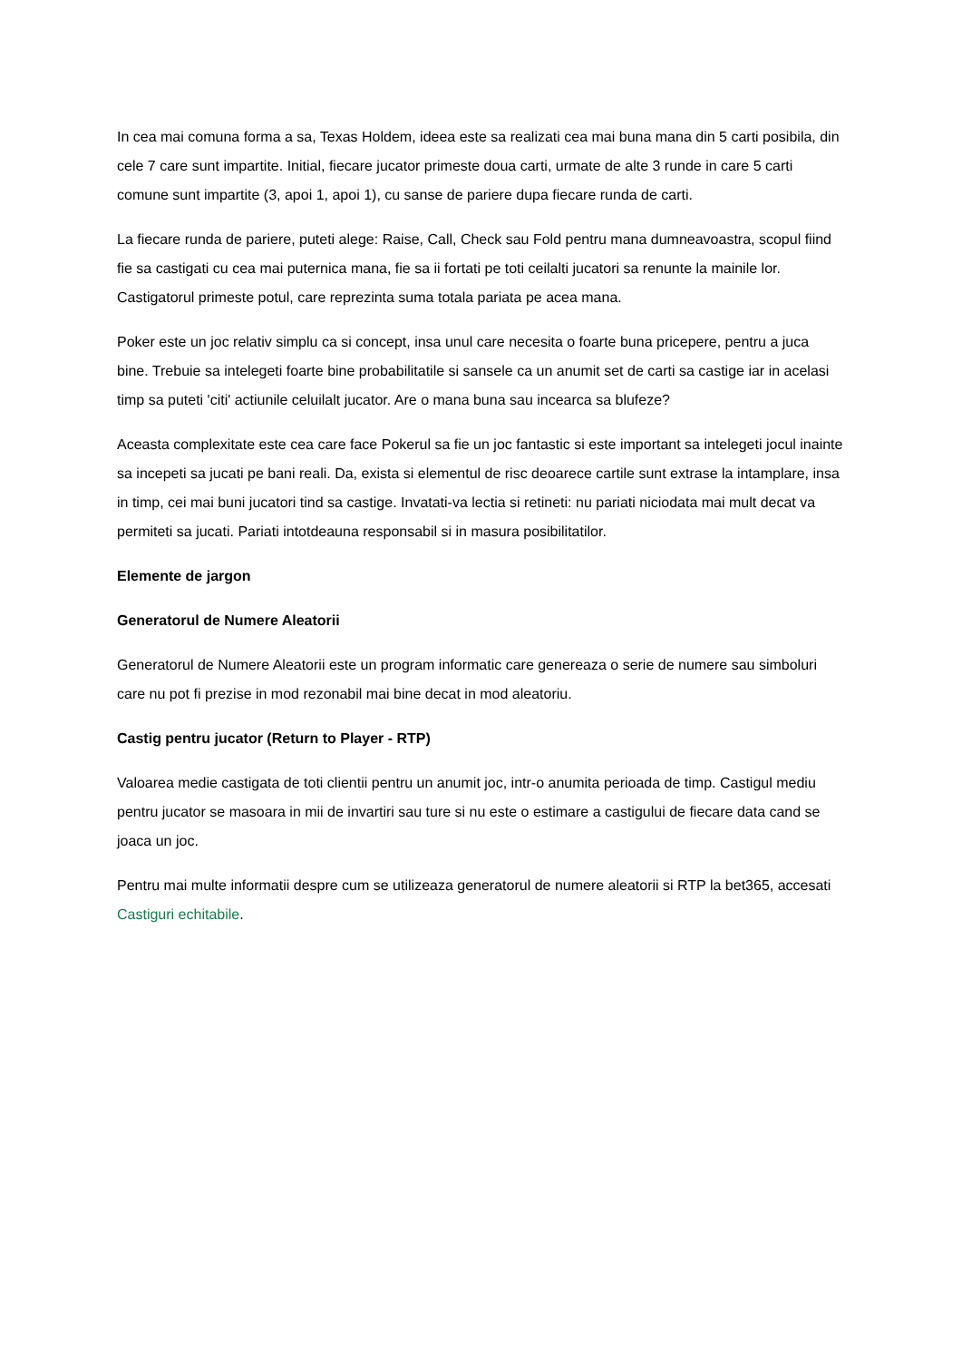In cea mai comuna forma a sa, Texas Holdem, ideea este sa realizati cea mai buna mana din 5 carti posibila, din cele 7 care sunt impartite. Initial, fiecare jucator primeste doua carti, urmate de alte 3 runde in care 5 carti comune sunt impartite (3, apoi 1, apoi 1), cu sanse de pariere dupa fiecare runda de carti.
La fiecare runda de pariere, puteti alege: Raise, Call, Check sau Fold pentru mana dumneavoastra, scopul fiind fie sa castigati cu cea mai puternica mana, fie sa ii fortati pe toti ceilalti jucatori sa renunte la mainile lor. Castigatorul primeste potul, care reprezinta suma totala pariata pe acea mana.
Poker este un joc relativ simplu ca si concept, insa unul care necesita o foarte buna pricepere, pentru a juca bine. Trebuie sa intelegeti foarte bine probabilitatile si sansele ca un anumit set de carti sa castige iar in acelasi timp sa puteti 'citi' actiunile celuilalt jucator. Are o mana buna sau incearca sa blufeze?
Aceasta complexitate este cea care face Pokerul sa fie un joc fantastic si este important sa intelegeti jocul inainte sa incepeti sa jucati pe bani reali. Da, exista si elementul de risc deoarece cartile sunt extrase la intamplare, insa in timp, cei mai buni jucatori tind sa castige. Invatati-va lectia si retineti: nu pariati niciodata mai mult decat va permiteti sa jucati. Pariati intotdeauna responsabil si in masura posibilitatilor.
Elemente de jargon
Generatorul de Numere Aleatorii
Generatorul de Numere Aleatorii este un program informatic care genereaza o serie de numere sau simboluri care nu pot fi prezise in mod rezonabil mai bine decat in mod aleatoriu.
Castig pentru jucator (Return to Player - RTP)
Valoarea medie castigata de toti clientii pentru un anumit joc, intr-o anumita perioada de timp. Castigul mediu pentru jucator se masoara in mii de invartiri sau ture si nu este o estimare a castigului de fiecare data cand se joaca un joc.
Pentru mai multe informatii despre cum se utilizeaza generatorul de numere aleatorii si RTP la bet365, accesati Castiguri echitabile.